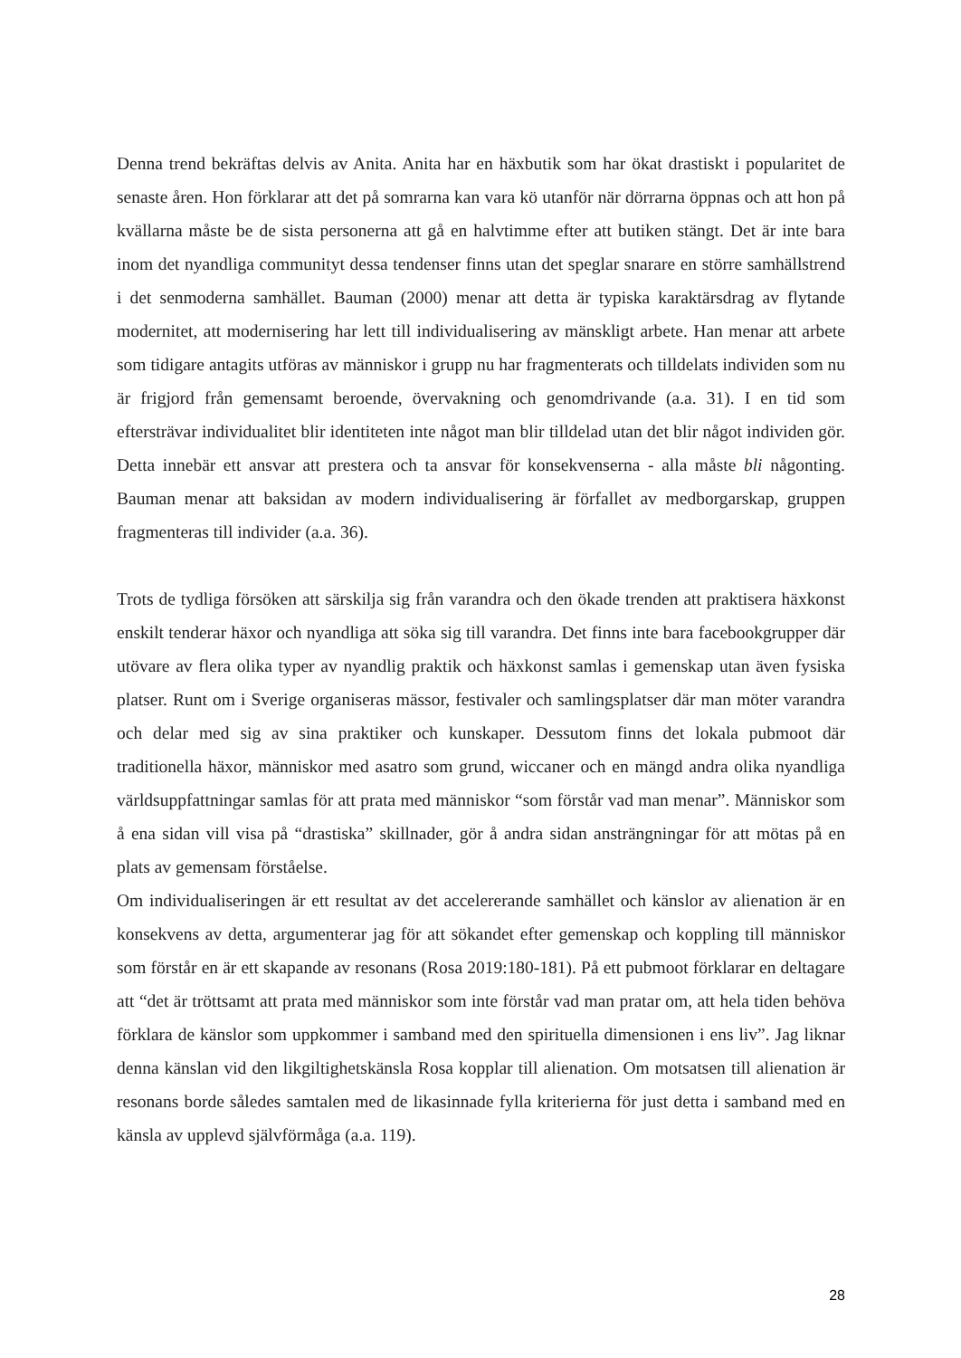Denna trend bekräftas delvis av Anita. Anita har en häxbutik som har ökat drastiskt i popularitet de senaste åren. Hon förklarar att det på somrarna kan vara kö utanför när dörrarna öppnas och att hon på kvällarna måste be de sista personerna att gå en halvtimme efter att butiken stängt. Det är inte bara inom det nyandliga communityt dessa tendenser finns utan det speglar snarare en större samhällstrend i det senmoderna samhället. Bauman (2000) menar att detta är typiska karaktärsdrag av flytande modernitet, att modernisering har lett till individualisering av mänskligt arbete. Han menar att arbete som tidigare antagits utföras av människor i grupp nu har fragmenterats och tilldelats individen som nu är frigjord från gemensamt beroende, övervakning och genomdrivande (a.a. 31). I en tid som eftersträvar individualitet blir identiteten inte något man blir tilldelad utan det blir något individen gör. Detta innebär ett ansvar att prestera och ta ansvar för konsekvenserna - alla måste bli någonting. Bauman menar att baksidan av modern individualisering är förfallet av medborgarskap, gruppen fragmenteras till individer (a.a. 36).
Trots de tydliga försöken att särskilja sig från varandra och den ökade trenden att praktisera häxkonst enskilt tenderar häxor och nyandliga att söka sig till varandra. Det finns inte bara facebookgrupper där utövare av flera olika typer av nyandlig praktik och häxkonst samlas i gemenskap utan även fysiska platser. Runt om i Sverige organiseras mässor, festivaler och samlingsplatser där man möter varandra och delar med sig av sina praktiker och kunskaper. Dessutom finns det lokala pubmoot där traditionella häxor, människor med asatro som grund, wiccaner och en mängd andra olika nyandliga världsuppfattningar samlas för att prata med människor “som förstår vad man menar”. Människor som å ena sidan vill visa på “drastiska” skillnader, gör å andra sidan ansträngningar för att mötas på en plats av gemensam förståelse.
Om individualiseringen är ett resultat av det accelererande samhället och känslor av alienation är en konsekvens av detta, argumenterar jag för att sökandet efter gemenskap och koppling till människor som förstår en är ett skapande av resonans (Rosa 2019:180-181). På ett pubmoot förklarar en deltagare att “det är tröttsamt att prata med människor som inte förstår vad man pratar om, att hela tiden behöva förklara de känslor som uppkommer i samband med den spirituella dimensionen i ens liv”. Jag liknar denna känslan vid den likgiltighetskänsla Rosa kopplar till alienation. Om motsatsen till alienation är resonans borde således samtalen med de likasinnade fylla kriterierna för just detta i samband med en känsla av upplevd självförmåga (a.a. 119).
28